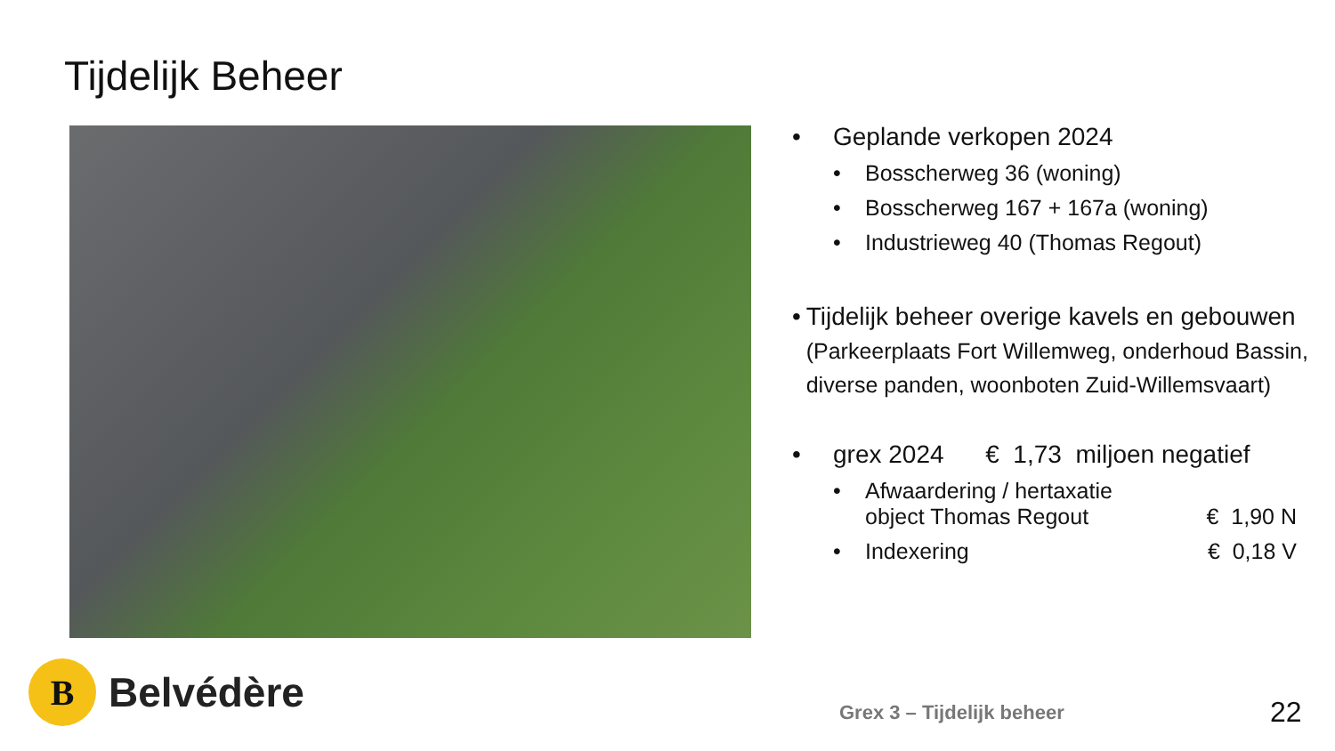Tijdelijk Beheer
• Geplande verkopen 2024
• Bosscherweg 36 (woning)
• Bosscherweg 167 + 167a (woning)
• Industrieweg 40 (Thomas Regout)
• Tijdelijk beheer overige kavels en gebouwen (Parkeerplaats Fort Willemweg, onderhoud Bassin, diverse panden, woonboten Zuid-Willemsvaart)
• grex 2024 € 1,73 miljoen negatief
• Afwaardering / hertaxatie
object Thomas Regout € 1,90 N
• Indexering € 0,18 V
B
Belvédère
Grex 3 – Tijdelijk beheer 22